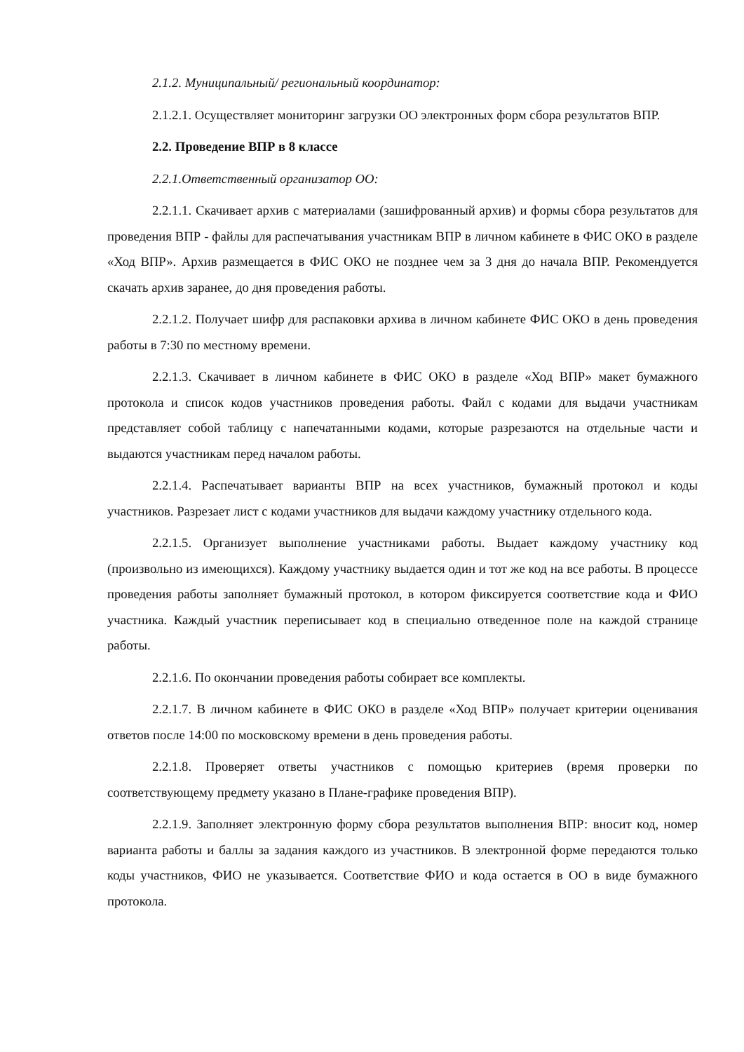2.1.2. Муниципальный/ региональный координатор:
2.1.2.1. Осуществляет мониторинг загрузки ОО электронных форм сбора результатов ВПР.
2.2. Проведение ВПР в 8 классе
2.2.1.Ответственный организатор ОО:
2.2.1.1. Скачивает архив с материалами (зашифрованный архив) и формы сбора результатов для проведения ВПР - файлы для распечатывания участникам ВПР в личном кабинете в ФИС ОКО в разделе «Ход ВПР». Архив размещается в ФИС ОКО не позднее чем за 3 дня до начала ВПР. Рекомендуется скачать архив заранее, до дня проведения работы.
2.2.1.2. Получает шифр для распаковки архива в личном кабинете ФИС ОКО в день проведения работы в 7:30 по местному времени.
2.2.1.3. Скачивает в личном кабинете в ФИС ОКО в разделе «Ход ВПР» макет бумажного протокола и список кодов участников проведения работы. Файл с кодами для выдачи участникам представляет собой таблицу с напечатанными кодами, которые разрезаются на отдельные части и выдаются участникам перед началом работы.
2.2.1.4. Распечатывает варианты ВПР на всех участников, бумажный протокол и коды участников. Разрезает лист с кодами участников для выдачи каждому участнику отдельного кода.
2.2.1.5. Организует выполнение участниками работы. Выдает каждому участнику код (произвольно из имеющихся). Каждому участнику выдается один и тот же код на все работы. В процессе проведения работы заполняет бумажный протокол, в котором фиксируется соответствие кода и ФИО участника. Каждый участник переписывает код в специально отведенное поле на каждой странице работы.
2.2.1.6. По окончании проведения работы собирает все комплекты.
2.2.1.7. В личном кабинете в ФИС ОКО в разделе «Ход ВПР» получает критерии оценивания ответов после 14:00 по московскому времени в день проведения работы.
2.2.1.8. Проверяет ответы участников с помощью критериев (время проверки по соответствующему предмету указано в Плане-графике проведения ВПР).
2.2.1.9. Заполняет электронную форму сбора результатов выполнения ВПР: вносит код, номер варианта работы и баллы за задания каждого из участников. В электронной форме передаются только коды участников, ФИО не указывается. Соответствие ФИО и кода остается в ОО в виде бумажного протокола.